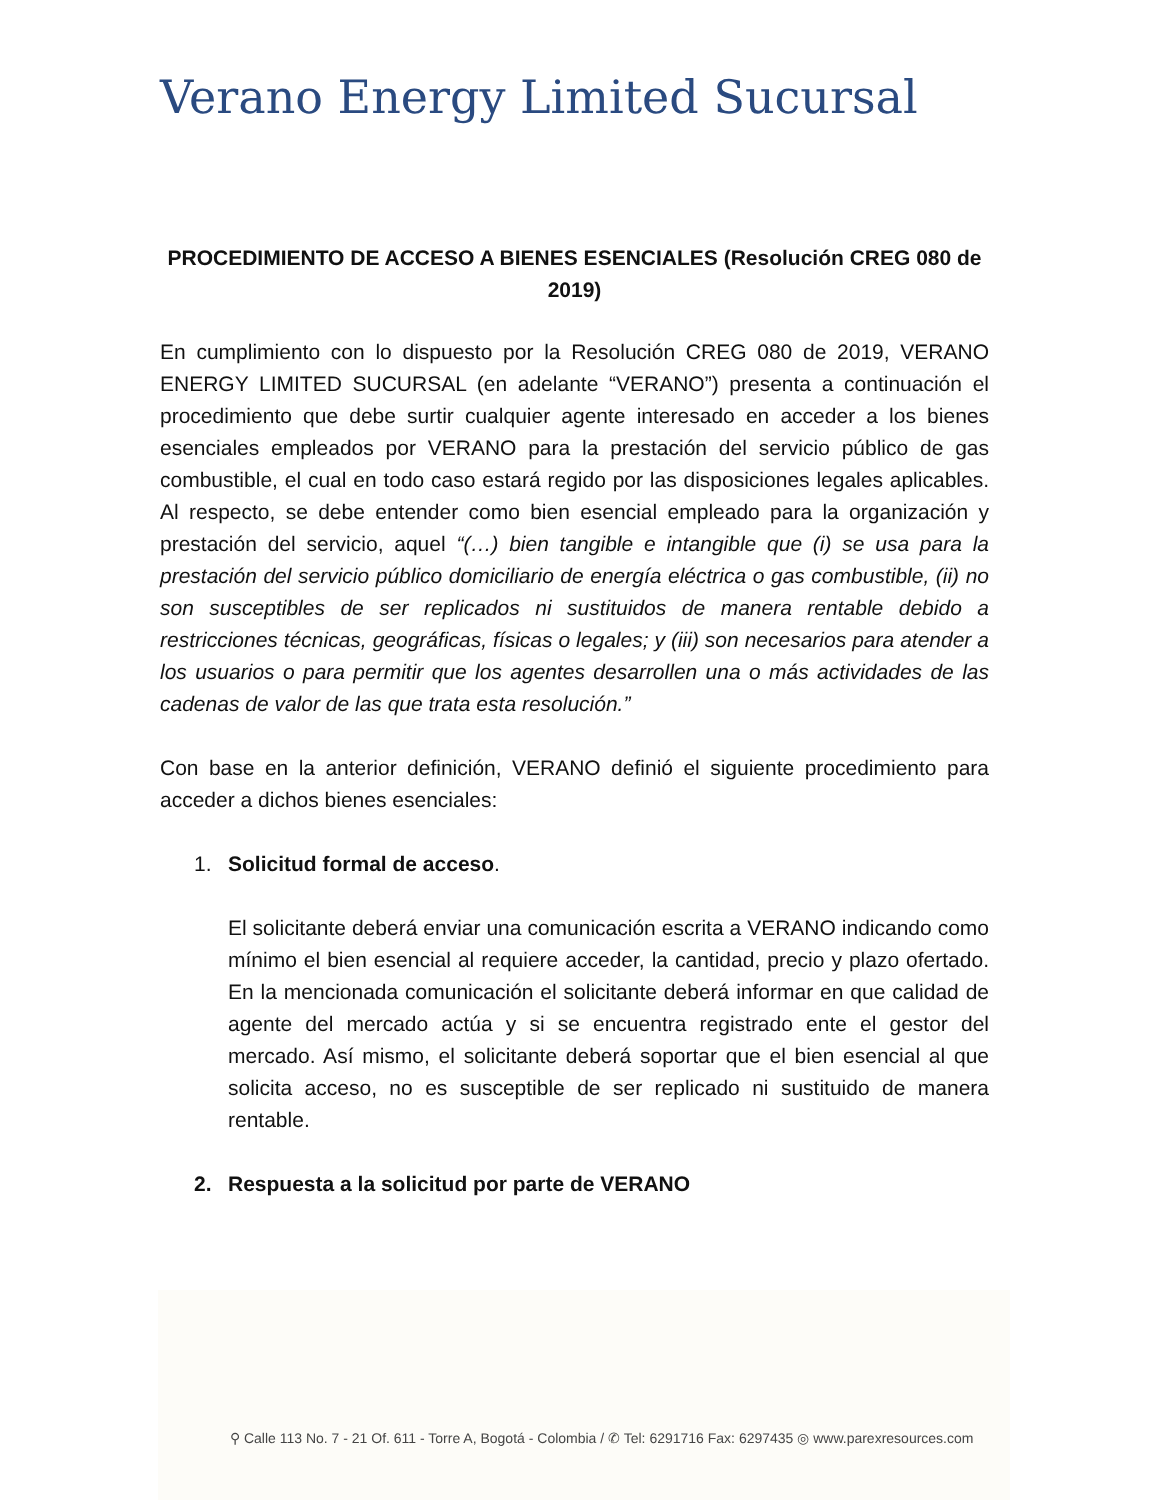Verano Energy Limited Sucursal
⚲ Calle 113 No. 7 - 21 Of. 611 - Torre A, Bogotá - Colombia / ✆ Tel: 6291716 Fax: 6297435 ◎ www.parexresources.com
PROCEDIMIENTO DE ACCESO A BIENES ESENCIALES (Resolución CREG 080 de 2019)
En cumplimiento con lo dispuesto por la Resolución CREG 080 de 2019, VERANO ENERGY LIMITED SUCURSAL (en adelante “VERANO”) presenta a continuación el procedimiento que debe surtir cualquier agente interesado en acceder a los bienes esenciales empleados por VERANO para la prestación del servicio público de gas combustible, el cual en todo caso estará regido por las disposiciones legales aplicables. Al respecto, se debe entender como bien esencial empleado para la organización y prestación del servicio, aquel “(…) bien tangible e intangible que (i) se usa para la prestación del servicio público domiciliario de energía eléctrica o gas combustible, (ii) no son susceptibles de ser replicados ni sustituidos de manera rentable debido a restricciones técnicas, geográficas, físicas o legales; y (iii) son necesarios para atender a los usuarios o para permitir que los agentes desarrollen una o más actividades de las cadenas de valor de las que trata esta resolución.”
Con base en la anterior definición, VERANO definió el siguiente procedimiento para acceder a dichos bienes esenciales:
1. Solicitud formal de acceso.
El solicitante deberá enviar una comunicación escrita a VERANO indicando como mínimo el bien esencial al requiere acceder, la cantidad, precio y plazo ofertado. En la mencionada comunicación el solicitante deberá informar en que calidad de agente del mercado actúa y si se encuentra registrado ente el gestor del mercado. Así mismo, el solicitante deberá soportar que el bien esencial al que solicita acceso, no es susceptible de ser replicado ni sustituido de manera rentable.
2. Respuesta a la solicitud por parte de VERANO